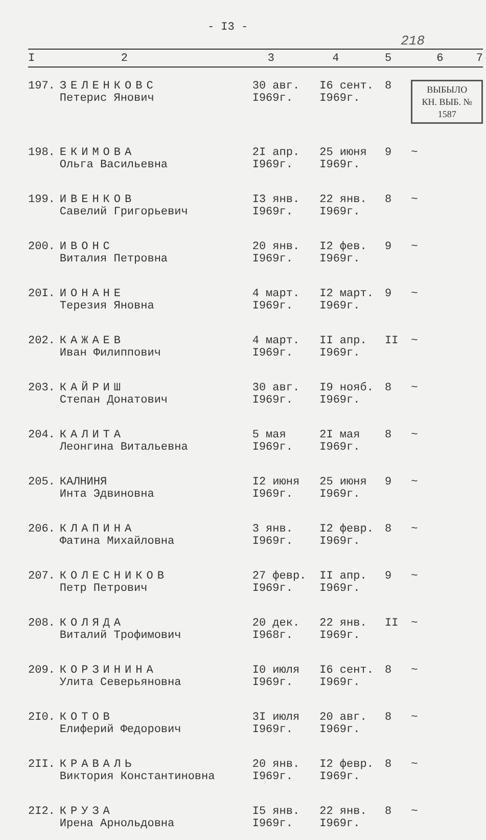- I3 -
218
| I | 2 | 3 | 4 | 5 | 6 | 7 |
| --- | --- | --- | --- | --- | --- | --- |
| 197. | ЗЕЛЕНКОВС Петерис Янович | 30 авг. I969г. | I6 сент. I969г. | 8 | ВЫБЫЛО КН. ВЫБ. № 1587 | |
| 198. | ЕКИМОВА Ольга Васильевна | 2I апр. I969г. | 25 июня I969г. | 9 | ~ | |
| 199. | ИВЕНКОВ Савелий Григорьевич | I3 янв. I969г. | 22 янв. I969г. | 8 | ~ | |
| 200. | ИВОНС Виталия Петровна | 20 янв. I969г. | I2 фев. I969г. | 9 | ~ | |
| 20I. | ИОНАНЕ Терезия Яновна | 4 март. I969г. | I2 март. I969г. | 9 | ~ | |
| 202. | КАЖАЕВ Иван Филиппович | 4 март. I969г. | II апр. I969г. | II | ~ | |
| 203. | КАЙРИШ Степан Донатович | 30 авг. I969г. | I9 нояб. I969г. | 8 | ~ | |
| 204. | КАЛИТА Леонгина Витальевна | 5 мая I969г. | 2I мая I969г. | 8 | ~ | |
| 205. | КАЛНИНЯ Инта Эдвиновна | I2 июня I969г. | 25 июня I969г. | 9 | ~ | |
| 206. | КЛАПИНА Фатина Михайловна | 3 янв. I969г. | I2 февр. I969г. | 8 | ~ | |
| 207. | КОЛЕСНИКОВ Петр Петрович | 27 февр. I969г. | II апр. I969г. | 9 | ~ | |
| 208. | КОЛЯДА Виталий Трофимович | 20 дек. I968г. | 22 янв. I969г. | II | ~ | |
| 209. | КОРЗИНИНА Улита Северьяновна | I0 июля I969г. | I6 сент. I969г. | 8 | ~ | |
| 2I0. | КОТОВ Елиферий Федорович | 3I июля I969г. | 20 авг. I969г. | 8 | ~ | |
| 2II. | КРАВАЛЬ Виктория Константиновна | 20 янв. I969г. | I2 февр. I969г. | 8 | ~ | |
| 2I2. | КРУЗА Ирена Арнольдовна | I5 янв. I969г. | 22 янв. I969г. | 8 | ~ | |